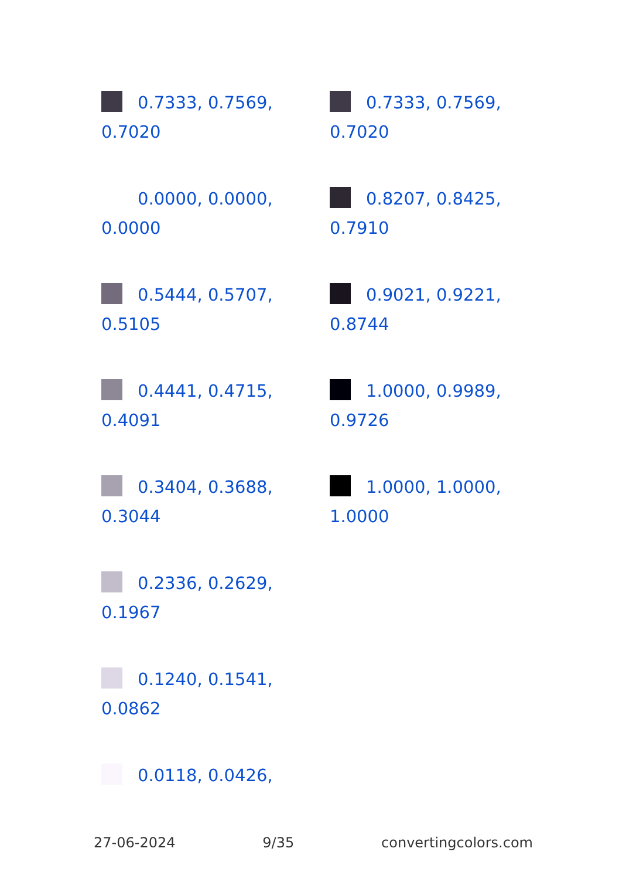0.7333, 0.7569,
0.7020
0.0000, 0.0000,
0.0000
0.5444, 0.5707,
0.5105
0.4441, 0.4715,
0.4091
0.3404, 0.3688,
0.3044
0.2336, 0.2629,
0.1967
0.1240, 0.1541,
0.0862
0.0118, 0.0426,
0.7333, 0.7569,
0.7020
0.8207, 0.8425,
0.7910
0.9021, 0.9221,
0.8744
1.0000, 0.9989,
0.9726
1.0000, 1.0000,
1.0000
27-06-2024 9/35 convertingcolors.com